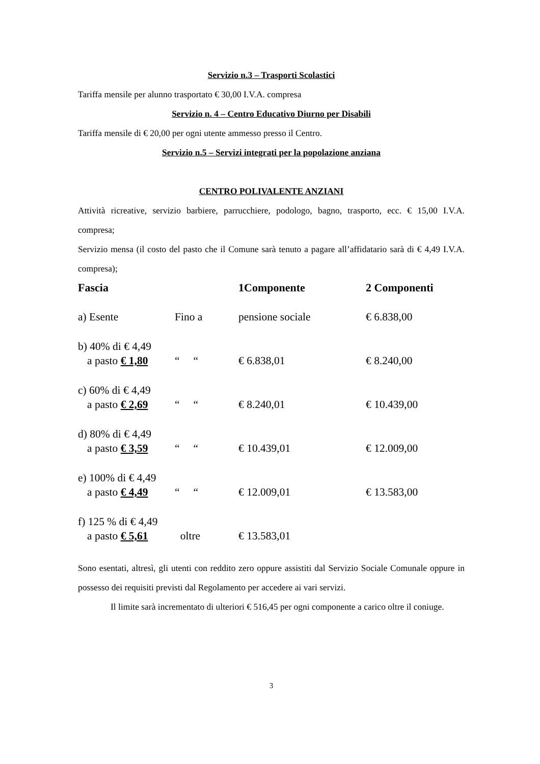Servizio n.3 – Trasporti Scolastici
Tariffa mensile per alunno trasportato € 30,00 I.V.A. compresa
Servizio n. 4 – Centro Educativo Diurno per Disabili
Tariffa mensile di € 20,00 per ogni utente ammesso presso il Centro.
Servizio n.5 – Servizi integrati per la popolazione anziana
CENTRO POLIVALENTE ANZIANI
Attività ricreative, servizio barbiere, parrucchiere, podologo, bagno, trasporto, ecc. € 15,00 I.V.A. compresa;
Servizio mensa (il costo del pasto che il Comune sarà tenuto a pagare all’affidatario sarà di € 4,49 I.V.A. compresa);
| Fascia | | 1Componente | 2 Componenti |
| --- | --- | --- | --- |
| a) Esente | Fino a | pensione sociale | € 6.838,00 |
| b) 40% di € 4,49 a pasto € 1,80 | “ “ | € 6.838,01 | € 8.240,00 |
| c) 60% di € 4,49 a pasto € 2,69 | “ “ | € 8.240,01 | € 10.439,00 |
| d) 80% di € 4,49 a pasto € 3,59 | “ “ | € 10.439,01 | € 12.009,00 |
| e) 100% di € 4,49 a pasto € 4,49 | “ “ | € 12.009,01 | € 13.583,00 |
| f) 125 % di € 4,49 a pasto € 5,61 | oltre | € 13.583,01 | |
Sono esentati, altresì, gli utenti con reddito zero oppure assistiti dal Servizio Sociale Comunale oppure in possesso dei requisiti previsti dal Regolamento per accedere ai vari servizi.
Il limite sarà incrementato di ulteriori € 516,45 per ogni componente a carico oltre il coniuge.
3